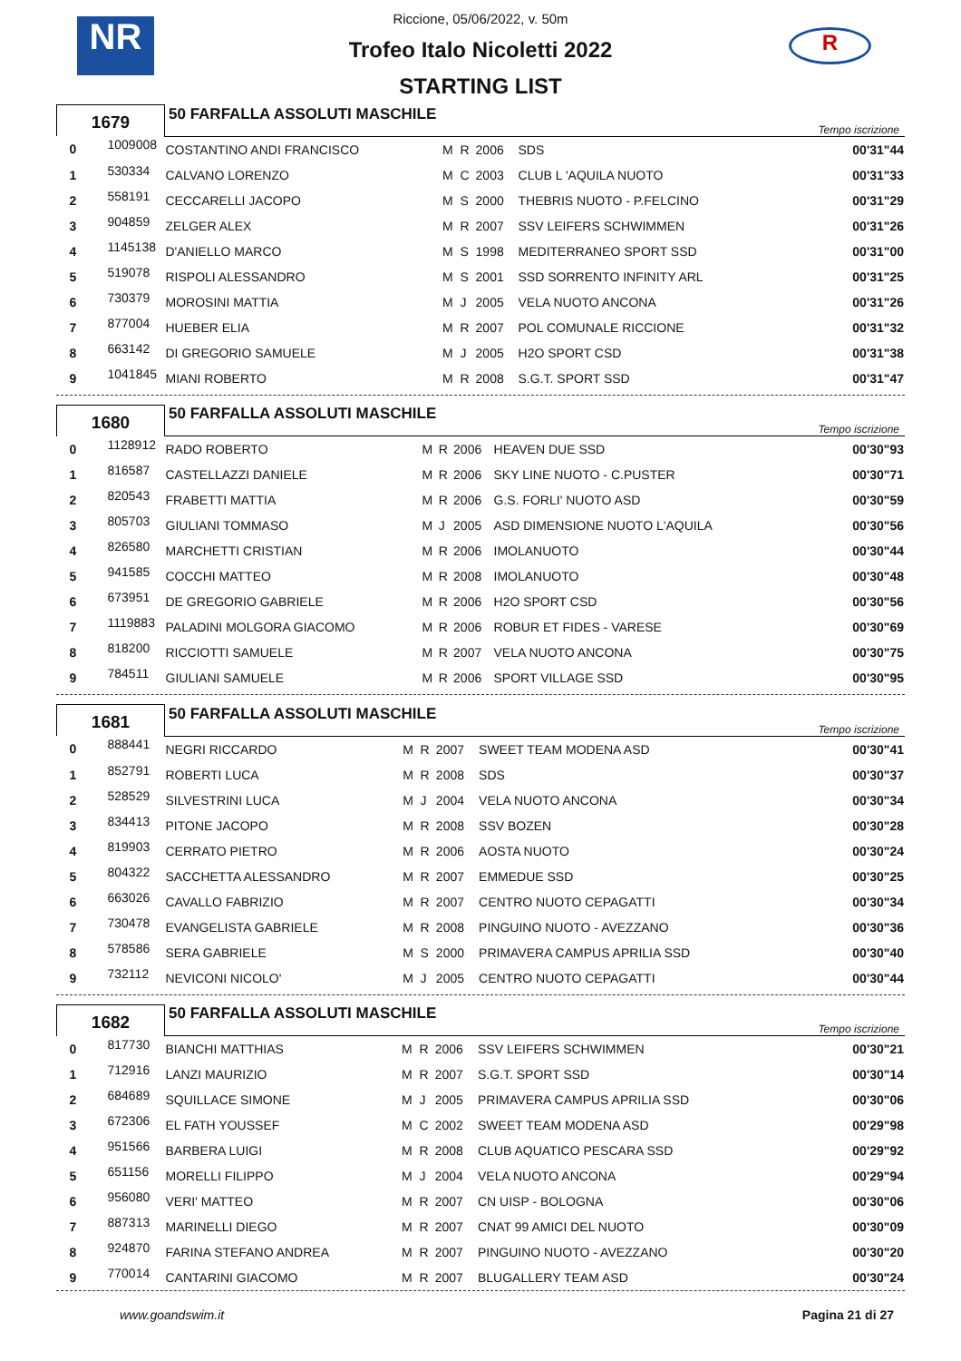NR R
Riccione, 05/06/2022, v. 50m
Trofeo Italo Nicoletti 2022
STARTING LIST
| 1679 | | 50 FARFALLA ASSOLUTI MASCHILE | | | | | Tempo iscrizione |
| 0 | 1009008 | COSTANTINO ANDI FRANCISCO | M | R | 2006 | SDS | 00'31"44 |
| 1 | 530334 | CALVANO LORENZO | M | C | 2003 | CLUB L 'AQUILA NUOTO | 00'31"33 |
| 2 | 558191 | CECCARELLI JACOPO | M | S | 2000 | THEBRIS NUOTO - P.FELCINO | 00'31"29 |
| 3 | 904859 | ZELGER ALEX | M | R | 2007 | SSV LEIFERS SCHWIMMEN | 00'31"26 |
| 4 | 1145138 | D'ANIELLO MARCO | M | S | 1998 | MEDITERRANEO SPORT SSD | 00'31"00 |
| 5 | 519078 | RISPOLI ALESSANDRO | M | S | 2001 | SSD SORRENTO INFINITY ARL | 00'31"25 |
| 6 | 730379 | MOROSINI MATTIA | M | J | 2005 | VELA NUOTO ANCONA | 00'31"26 |
| 7 | 877004 | HUEBER ELIA | M | R | 2007 | POL COMUNALE RICCIONE | 00'31"32 |
| 8 | 663142 | DI GREGORIO SAMUELE | M | J | 2005 | H2O SPORT CSD | 00'31"38 |
| 9 | 1041845 | MIANI ROBERTO | M | R | 2008 | S.G.T. SPORT SSD | 00'31"47 |
| 1680 | | 50 FARFALLA ASSOLUTI MASCHILE | | | | | Tempo iscrizione |
| 0 | 1128912 | RADO ROBERTO | M | R | 2006 | HEAVEN DUE SSD | 00'30"93 |
| 1 | 816587 | CASTELLAZZI DANIELE | M | R | 2006 | SKY LINE NUOTO - C.PUSTER | 00'30"71 |
| 2 | 820543 | FRABETTI MATTIA | M | R | 2006 | G.S. FORLI' NUOTO ASD | 00'30"59 |
| 3 | 805703 | GIULIANI TOMMASO | M | J | 2005 | ASD DIMENSIONE NUOTO L'AQUILA | 00'30"56 |
| 4 | 826580 | MARCHETTI CRISTIAN | M | R | 2006 | IMOLANUOTO | 00'30"44 |
| 5 | 941585 | COCCHI MATTEO | M | R | 2008 | IMOLANUOTO | 00'30"48 |
| 6 | 673951 | DE GREGORIO GABRIELE | M | R | 2006 | H2O SPORT CSD | 00'30"56 |
| 7 | 1119883 | PALADINI MOLGORA GIACOMO | M | R | 2006 | ROBUR ET FIDES - VARESE | 00'30"69 |
| 8 | 818200 | RICCIOTTI SAMUELE | M | R | 2007 | VELA NUOTO ANCONA | 00'30"75 |
| 9 | 784511 | GIULIANI SAMUELE | M | R | 2006 | SPORT VILLAGE SSD | 00'30"95 |
| 1681 | | 50 FARFALLA ASSOLUTI MASCHILE | | | | | Tempo iscrizione |
| 0 | 888441 | NEGRI RICCARDO | M | R | 2007 | SWEET TEAM MODENA ASD | 00'30"41 |
| 1 | 852791 | ROBERTI LUCA | M | R | 2008 | SDS | 00'30"37 |
| 2 | 528529 | SILVESTRINI LUCA | M | J | 2004 | VELA NUOTO ANCONA | 00'30"34 |
| 3 | 834413 | PITONE JACOPO | M | R | 2008 | SSV BOZEN | 00'30"28 |
| 4 | 819903 | CERRATO PIETRO | M | R | 2006 | AOSTA NUOTO | 00'30"24 |
| 5 | 804322 | SACCHETTA ALESSANDRO | M | R | 2007 | EMMEDUE SSD | 00'30"25 |
| 6 | 663026 | CAVALLO FABRIZIO | M | R | 2007 | CENTRO NUOTO CEPAGATTI | 00'30"34 |
| 7 | 730478 | EVANGELISTA GABRIELE | M | R | 2008 | PINGUINO NUOTO - AVEZZANO | 00'30"36 |
| 8 | 578586 | SERA GABRIELE | M | S | 2000 | PRIMAVERA CAMPUS APRILIA SSD | 00'30"40 |
| 9 | 732112 | NEVICONI NICOLO' | M | J | 2005 | CENTRO NUOTO CEPAGATTI | 00'30"44 |
| 1682 | | 50 FARFALLA ASSOLUTI MASCHILE | | | | | Tempo iscrizione |
| 0 | 817730 | BIANCHI MATTHIAS | M | R | 2006 | SSV LEIFERS SCHWIMMEN | 00'30"21 |
| 1 | 712916 | LANZI MAURIZIO | M | R | 2007 | S.G.T. SPORT SSD | 00'30"14 |
| 2 | 684689 | SQUILLACE SIMONE | M | J | 2005 | PRIMAVERA CAMPUS APRILIA SSD | 00'30"06 |
| 3 | 672306 | EL FATH YOUSSEF | M | C | 2002 | SWEET TEAM MODENA ASD | 00'29"98 |
| 4 | 951566 | BARBERA LUIGI | M | R | 2008 | CLUB AQUATICO PESCARA SSD | 00'29"92 |
| 5 | 651156 | MORELLI FILIPPO | M | J | 2004 | VELA NUOTO ANCONA | 00'29"94 |
| 6 | 956080 | VERI' MATTEO | M | R | 2007 | CN UISP - BOLOGNA | 00'30"06 |
| 7 | 887313 | MARINELLI DIEGO | M | R | 2007 | CNAT 99 AMICI DEL NUOTO | 00'30"09 |
| 8 | 924870 | FARINA STEFANO ANDREA | M | R | 2007 | PINGUINO NUOTO - AVEZZANO | 00'30"20 |
| 9 | 770014 | CANTARINI GIACOMO | M | R | 2007 | BLUGALLERY TEAM ASD | 00'30"24 |
www.goandswim.it Pagina 21 di 27